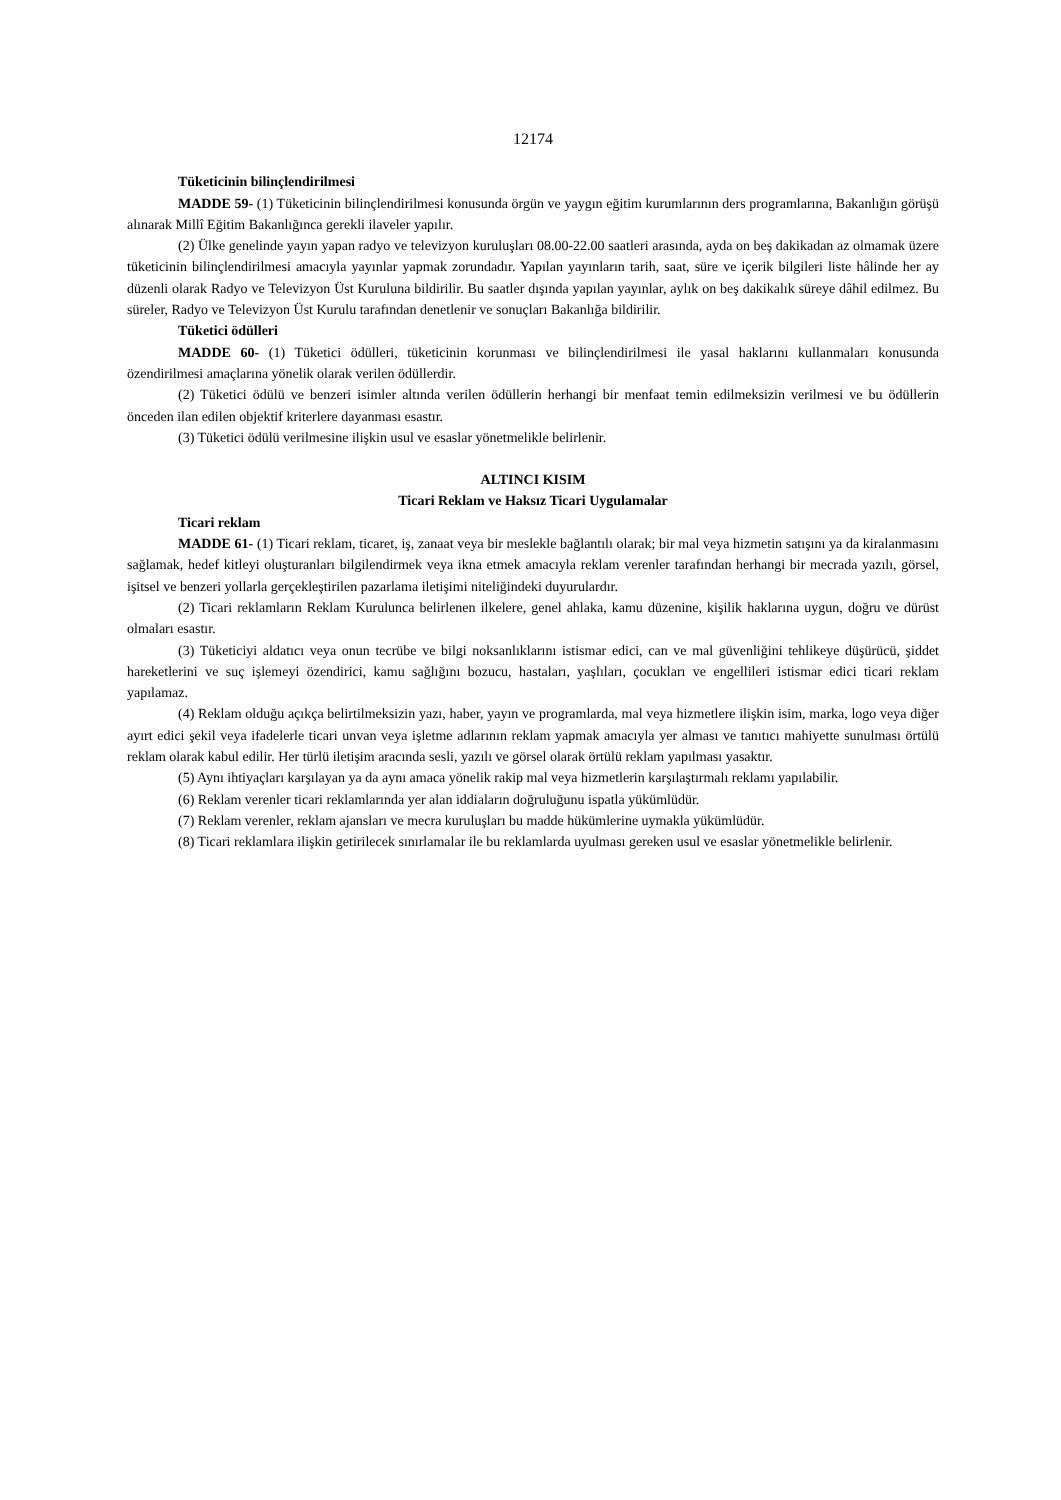12174
Tüketicinin bilinçlendirilmesi
MADDE 59- (1) Tüketicinin bilinçlendirilmesi konusunda örgün ve yaygın eğitim kurumlarının ders programlarına, Bakanlığın görüşü alınarak Millî Eğitim Bakanlığınca gerekli ilaveler yapılır.
(2) Ülke genelinde yayın yapan radyo ve televizyon kuruluşları 08.00-22.00 saatleri arasında, ayda on beş dakikadan az olmamak üzere tüketicinin bilinçlendirilmesi amacıyla yayınlar yapmak zorundadır. Yapılan yayınların tarih, saat, süre ve içerik bilgileri liste hâlinde her ay düzenli olarak Radyo ve Televizyon Üst Kuruluna bildirilir. Bu saatler dışında yapılan yayınlar, aylık on beş dakikalık süreye dâhil edilmez. Bu süreler, Radyo ve Televizyon Üst Kurulu tarafından denetlenir ve sonuçları Bakanlığa bildirilir.
Tüketici ödülleri
MADDE 60- (1) Tüketici ödülleri, tüketicinin korunması ve bilinçlendirilmesi ile yasal haklarını kullanmaları konusunda özendirilmesi amaçlarına yönelik olarak verilen ödüllerdir.
(2) Tüketici ödülü ve benzeri isimler altında verilen ödüllerin herhangi bir menfaat temin edilmeksizin verilmesi ve bu ödüllerin önceden ilan edilen objektif kriterlere dayanması esastır.
(3) Tüketici ödülü verilmesine ilişkin usul ve esaslar yönetmelikle belirlenir.
ALTINCI KISIM
Ticari Reklam ve Haksız Ticari Uygulamalar
Ticari reklam
MADDE 61- (1) Ticari reklam, ticaret, iş, zanaat veya bir meslekle bağlantılı olarak; bir mal veya hizmetin satışını ya da kiralanmasını sağlamak, hedef kitleyi oluşturanları bilgilendirmek veya ikna etmek amacıyla reklam verenler tarafından herhangi bir mecrada yazılı, görsel, işitsel ve benzeri yollarla gerçekleştirilen pazarlama iletişimi niteliğindeki duyurulardır.
(2) Ticari reklamların Reklam Kurulunca belirlenen ilkelere, genel ahlaka, kamu düzenine, kişilik haklarına uygun, doğru ve dürüst olmaları esastır.
(3) Tüketiciyi aldatıcı veya onun tecrübe ve bilgi noksanlıklarını istismar edici, can ve mal güvenliğini tehlikeye düşürücü, şiddet hareketlerini ve suç işlemeyi özendirici, kamu sağlığını bozucu, hastaları, yaşlıları, çocukları ve engellileri istismar edici ticari reklam yapılamaz.
(4) Reklam olduğu açıkça belirtilmeksizin yazı, haber, yayın ve programlarda, mal veya hizmetlere ilişkin isim, marka, logo veya diğer ayırt edici şekil veya ifadelerle ticari unvan veya işletme adlarının reklam yapmak amacıyla yer alması ve tanıtıcı mahiyette sunulması örtülü reklam olarak kabul edilir. Her türlü iletişim aracında sesli, yazılı ve görsel olarak örtülü reklam yapılması yasaktır.
(5) Aynı ihtiyaçları karşılayan ya da aynı amaca yönelik rakip mal veya hizmetlerin karşılaştırmalı reklamı yapılabilir.
(6) Reklam verenler ticari reklamlarında yer alan iddiaların doğruluğunu ispatla yükümlüdür.
(7) Reklam verenler, reklam ajansları ve mecra kuruluşları bu madde hükümlerine uymakla yükümlüdür.
(8) Ticari reklamlara ilişkin getirilecek sınırlamalar ile bu reklamlarda uyulması gereken usul ve esaslar yönetmelikle belirlenir.